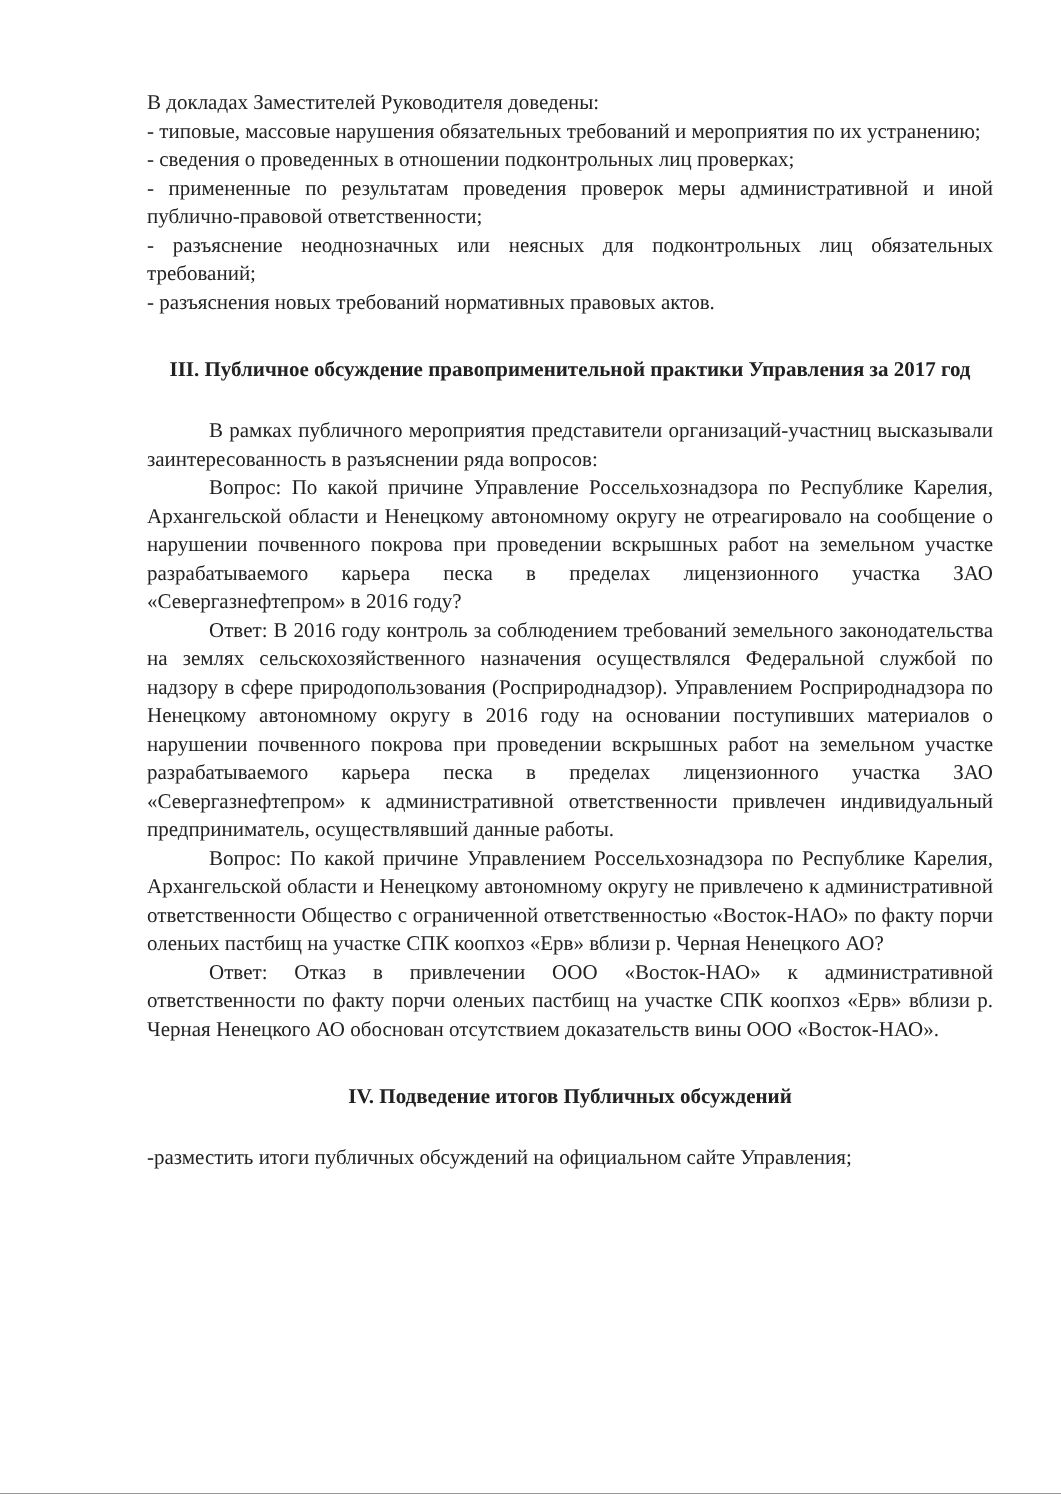В докладах Заместителей Руководителя доведены:
- типовые, массовые нарушения обязательных требований и мероприятия по их устранению;
- сведения о проведенных в отношении подконтрольных лиц проверках;
- примененные по результатам проведения проверок меры административной и иной публично-правовой ответственности;
- разъяснение неоднозначных или неясных для подконтрольных лиц обязательных требований;
- разъяснения новых требований нормативных правовых актов.
III. Публичное обсуждение правоприменительной практики Управления за 2017 год
В рамках публичного мероприятия представители организаций-участниц высказывали заинтересованность в разъяснении ряда вопросов:
Вопрос: По какой причине Управление Россельхознадзора по Республике Карелия, Архангельской области и Ненецкому автономному округу не отреагировало на сообщение о нарушении почвенного покрова при проведении вскрышных работ на земельном участке разрабатываемого карьера песка в пределах лицензионного участка ЗАО «Севергазнефтепром» в 2016 году?
Ответ: В 2016 году контроль за соблюдением требований земельного законодательства на землях сельскохозяйственного назначения осуществлялся Федеральной службой по надзору в сфере природопользования (Росприроднадзор). Управлением Росприроднадзора по Ненецкому автономному округу в 2016 году на основании поступивших материалов о нарушении почвенного покрова при проведении вскрышных работ на земельном участке разрабатываемого карьера песка в пределах лицензионного участка ЗАО «Севергазнефтепром» к административной ответственности привлечен индивидуальный предприниматель, осуществлявший данные работы.
Вопрос: По какой причине Управлением Россельхознадзора по Республике Карелия, Архангельской области и Ненецкому автономному округу не привлечено к административной ответственности Общество с ограниченной ответственностью «Восток-НАО» по факту порчи оленьих пастбищ на участке СПК коопхоз «Ерв» вблизи р. Черная Ненецкого АО?
Ответ: Отказ в привлечении ООО «Восток-НАО» к административной ответственности по факту порчи оленьих пастбищ на участке СПК коопхоз «Ерв» вблизи р. Черная Ненецкого АО обоснован отсутствием доказательств вины ООО «Восток-НАО».
IV. Подведение итогов Публичных обсуждений
-разместить итоги публичных обсуждений на официальном сайте Управления;